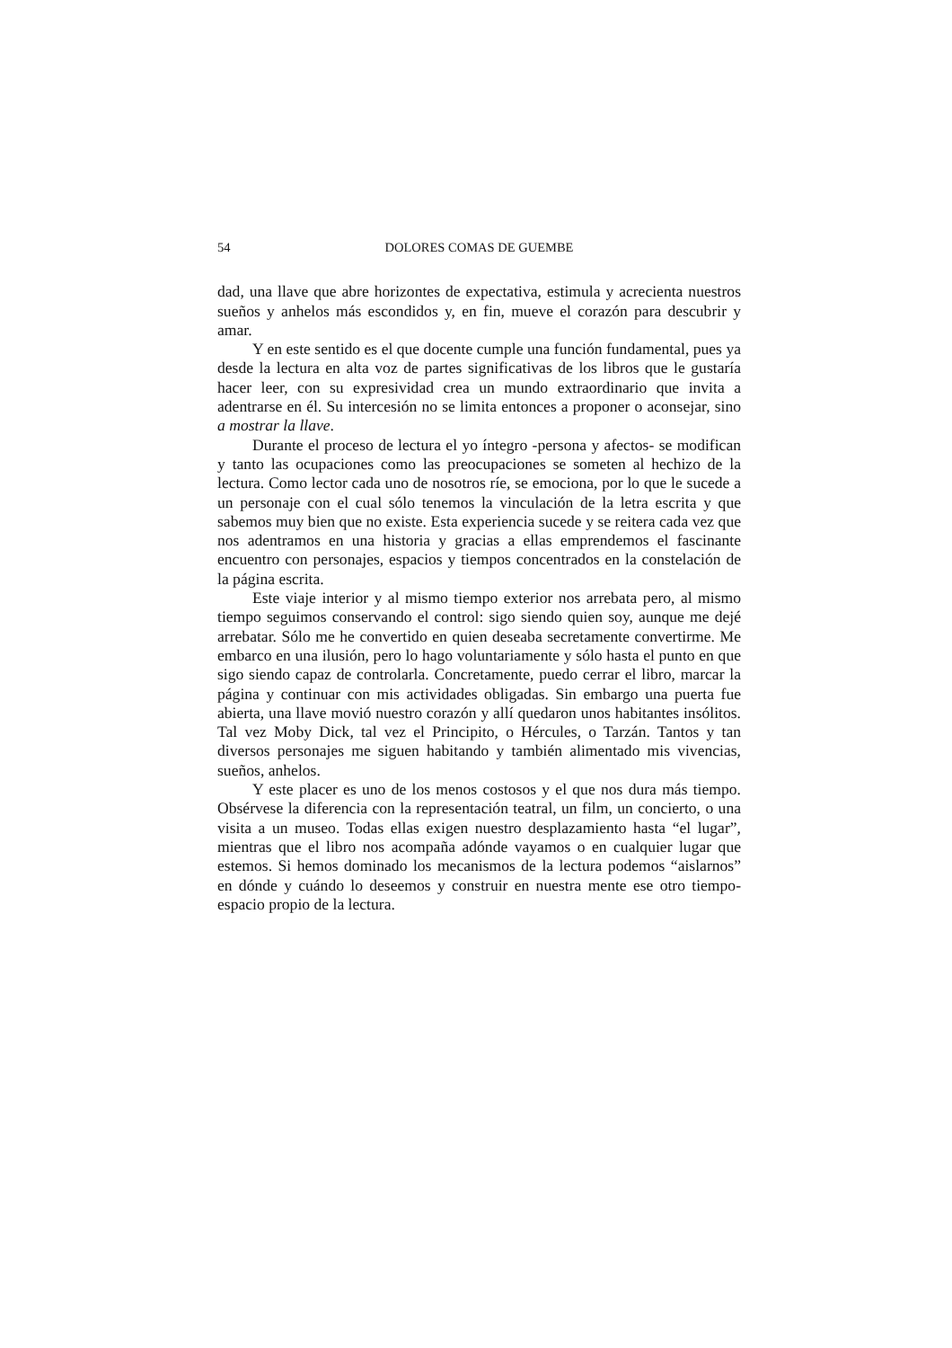54 DOLORES COMAS DE GUEMBE
dad, una llave que abre horizontes de expectativa, estimula y acrecienta nuestros sueños y anhelos más escondidos y, en fin, mueve el corazón para descubrir y amar.
Y en este sentido es el que docente cumple una función fundamental, pues ya desde la lectura en alta voz de partes significativas de los libros que le gustaría hacer leer, con su expresividad crea un mundo extraordinario que invita a adentrarse en él. Su intercesión no se limita entonces a proponer o aconsejar, sino a mostrar la llave.
Durante el proceso de lectura el yo íntegro -persona y afectos- se modifican y tanto las ocupaciones como las preocupaciones se someten al hechizo de la lectura. Como lector cada uno de nosotros ríe, se emociona, por lo que le sucede a un personaje con el cual sólo tenemos la vinculación de la letra escrita y que sabemos muy bien que no existe. Esta experiencia sucede y se reitera cada vez que nos adentramos en una historia y gracias a ellas emprendemos el fascinante encuentro con personajes, espacios y tiempos concentrados en la constelación de la página escrita.
Este viaje interior y al mismo tiempo exterior nos arrebata pero, al mismo tiempo seguimos conservando el control: sigo siendo quien soy, aunque me dejé arrebatar. Sólo me he convertido en quien deseaba secretamente convertirme. Me embarco en una ilusión, pero lo hago voluntariamente y sólo hasta el punto en que sigo siendo capaz de controlarla. Concretamente, puedo cerrar el libro, marcar la página y continuar con mis actividades obligadas. Sin embargo una puerta fue abierta, una llave movió nuestro corazón y allí quedaron unos habitantes insólitos. Tal vez Moby Dick, tal vez el Principito, o Hércules, o Tarzán. Tantos y tan diversos personajes me siguen habitando y también alimentado mis vivencias, sueños, anhelos.
Y este placer es uno de los menos costosos y el que nos dura más tiempo. Obsérvese la diferencia con la representación teatral, un film, un concierto, o una visita a un museo. Todas ellas exigen nuestro desplazamiento hasta “el lugar”, mientras que el libro nos acompaña adónde vayamos o en cualquier lugar que estemos. Si hemos dominado los mecanismos de la lectura podemos “aislarnos” en dónde y cuándo lo deseemos y construir en nuestra mente ese otro tiempo-espacio propio de la lectura.